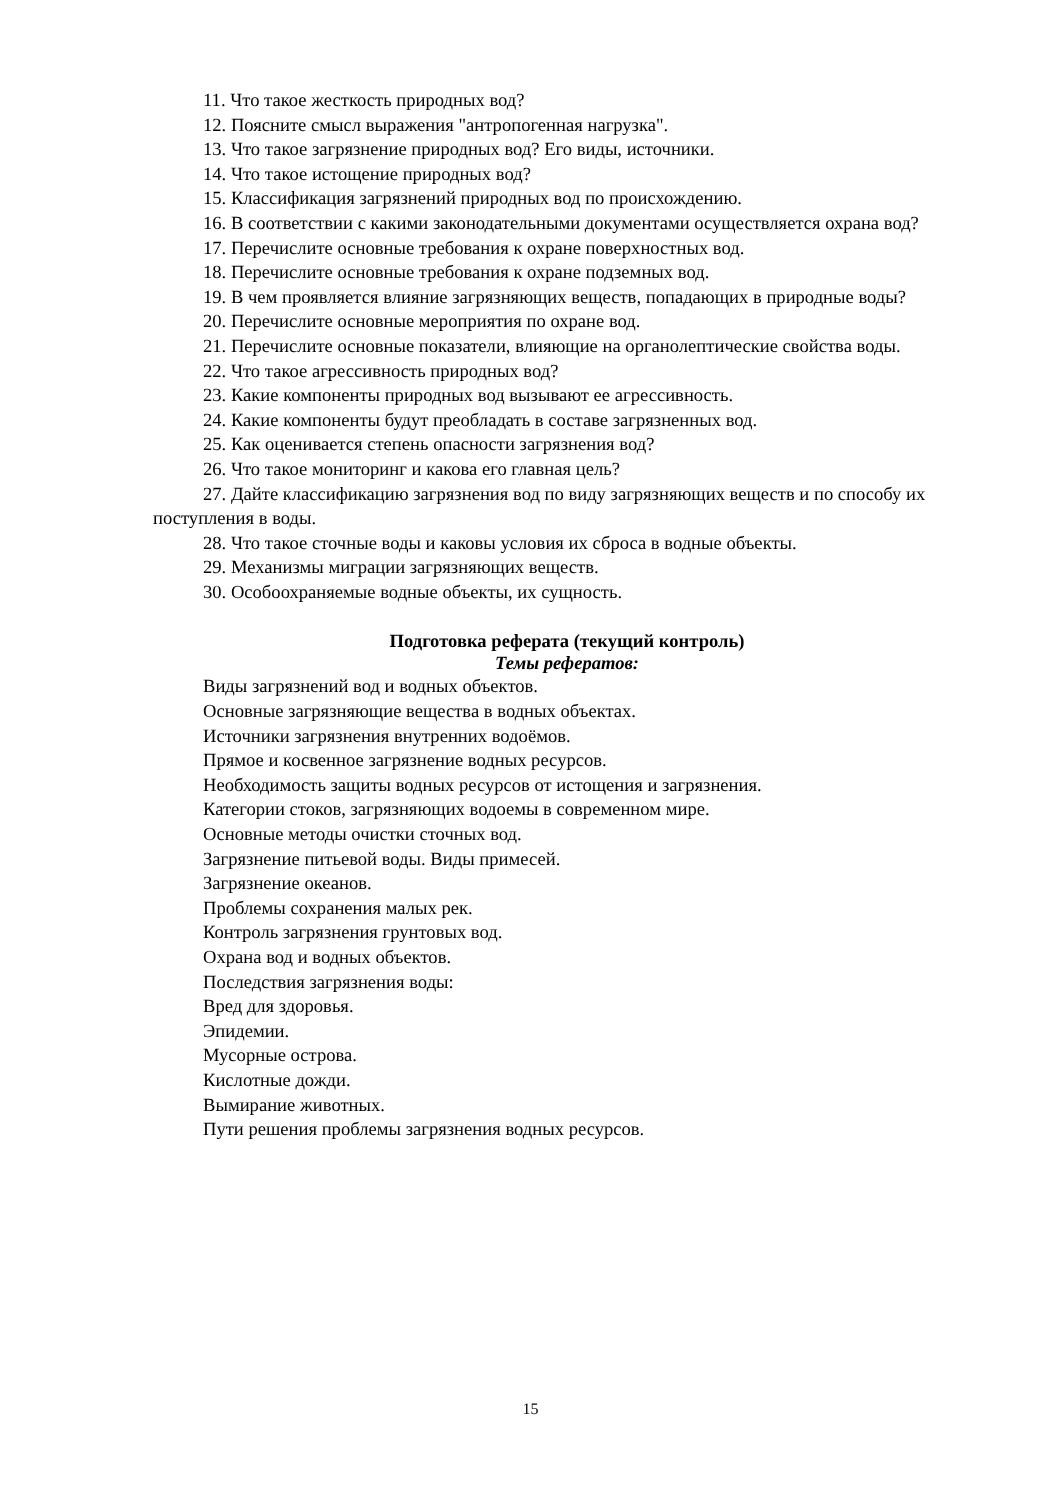11. Что такое жесткость природных вод?
12. Поясните смысл выражения "антропогенная нагрузка".
13. Что такое загрязнение природных вод? Его виды, источники.
14. Что такое истощение природных вод?
15. Классификация загрязнений природных вод по происхождению.
16. В соответствии с какими законодательными документами осуществляется охрана вод?
17. Перечислите основные требования к охране поверхностных вод.
18. Перечислите основные требования к охране подземных вод.
19. В чем проявляется влияние загрязняющих веществ, попадающих в природные воды?
20. Перечислите основные мероприятия по охране вод.
21. Перечислите основные показатели, влияющие на органолептические свойства воды.
22. Что такое агрессивность природных вод?
23. Какие компоненты природных вод вызывают ее агрессивность.
24. Какие компоненты будут преобладать в составе загрязненных вод.
25. Как оценивается степень опасности загрязнения вод?
26. Что такое мониторинг и какова его главная цель?
27. Дайте классификацию загрязнения вод по виду загрязняющих веществ и по способу их поступления в воды.
28. Что такое сточные воды и каковы условия их сброса в водные объекты.
29. Механизмы миграции загрязняющих веществ.
30. Особоохраняемые водные объекты, их сущность.
Подготовка реферата (текущий контроль)
Темы рефератов:
Виды загрязнений вод и водных объектов.
Основные загрязняющие вещества в водных объектах.
Источники загрязнения внутренних водоёмов.
Прямое и косвенное загрязнение водных ресурсов.
Необходимость защиты водных ресурсов от истощения и загрязнения.
Категории стоков, загрязняющих водоемы в современном мире.
Основные методы очистки сточных вод.
Загрязнение питьевой воды. Виды примесей.
Загрязнение океанов.
Проблемы сохранения малых рек.
Контроль загрязнения грунтовых вод.
Охрана вод и водных объектов.
Последствия загрязнения воды:
Вред для здоровья.
Эпидемии.
Мусорные острова.
Кислотные дожди.
Вымирание животных.
Пути решения проблемы загрязнения водных ресурсов.
15